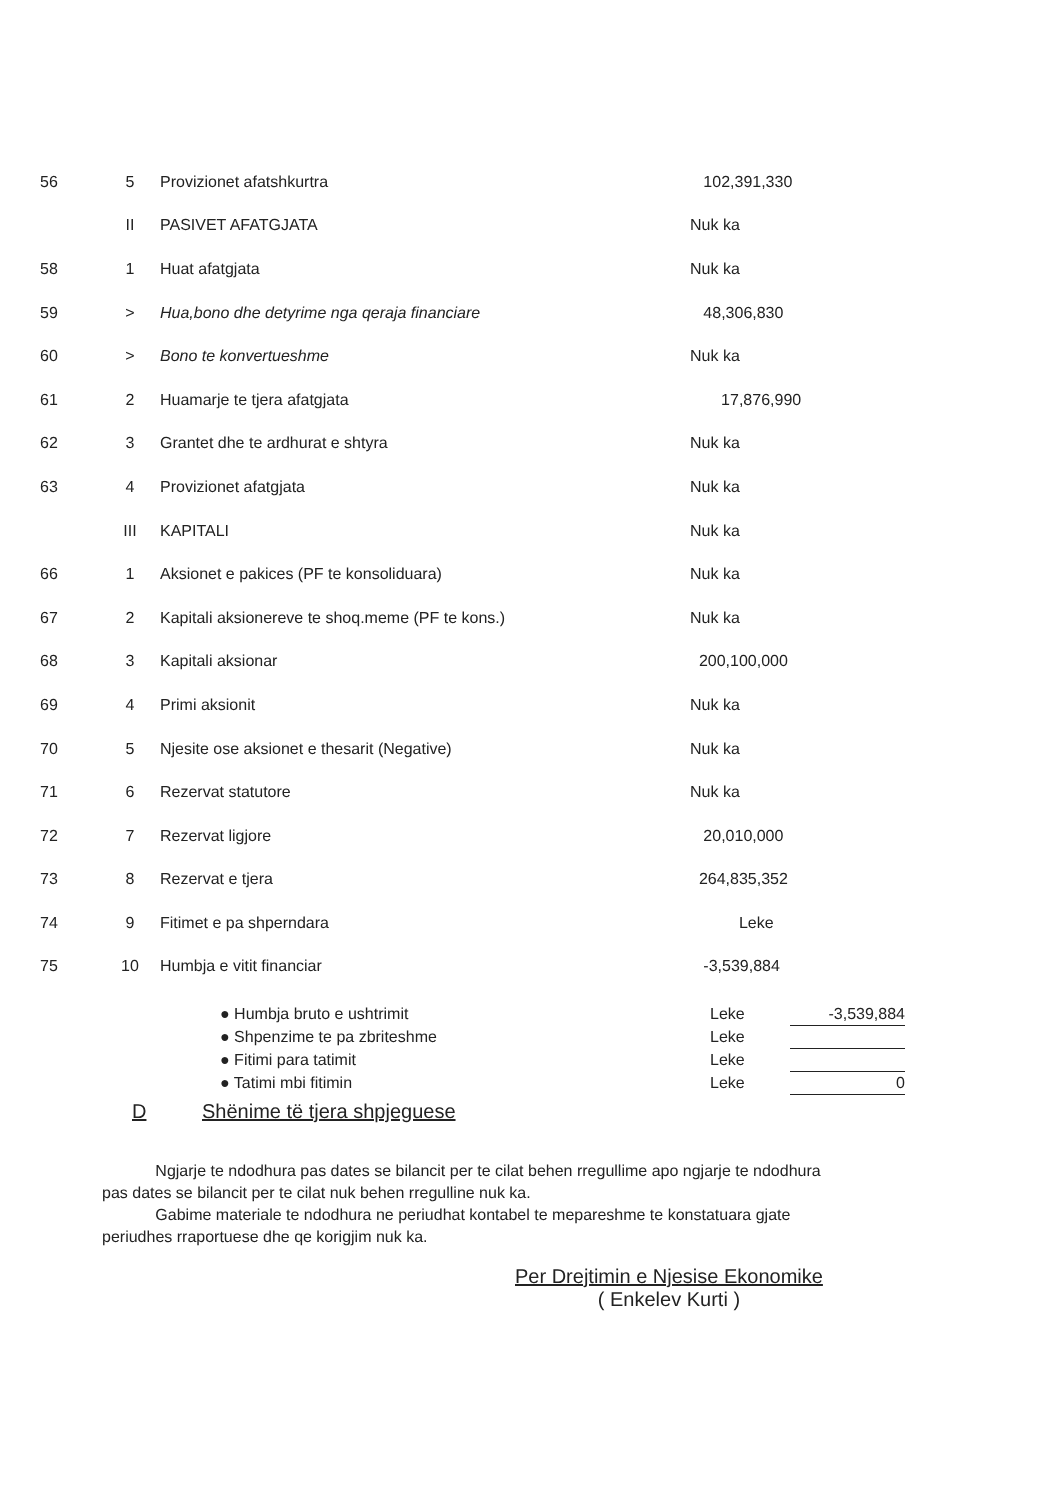| 56 | 5 | Provizionet afatshkurtra | 102,391,330 |
| | II | PASIVET AFATGJATA | Nuk ka |
| 58 | 1 | Huat afatgjata | Nuk ka |
| 59 | > | Hua,bono dhe detyrime nga qeraja financiare | 48,306,830 |
| 60 | > | Bono te konvertueshme | Nuk ka |
| 61 | 2 | Huamarje te tjera afatgjata | 17,876,990 |
| 62 | 3 | Grantet dhe te ardhurat e shtyra | Nuk ka |
| 63 | 4 | Provizionet afatgjata | Nuk ka |
| | III | KAPITALI | Nuk ka |
| 66 | 1 | Aksionet e pakices (PF te konsoliduara) | Nuk ka |
| 67 | 2 | Kapitali aksionereve te shoq.meme (PF te kons.) | Nuk ka |
| 68 | 3 | Kapitali aksionar | 200,100,000 |
| 69 | 4 | Primi aksionit | Nuk ka |
| 70 | 5 | Njesite ose aksionet e thesarit (Negative) | Nuk ka |
| 71 | 6 | Rezervat statutore | Nuk ka |
| 72 | 7 | Rezervat ligjore | 20,010,000 |
| 73 | 8 | Rezervat e tjera | 264,835,352 |
| 74 | 9 | Fitimet e pa shperndara | Leke |
| 75 | 10 | Humbja e vitit financiar | -3,539,884 |
| ● Humbja bruto e ushtrimit | Leke | -3,539,884 |
| ● Shpenzime te pa zbriteshme | Leke | |
| ● Fitimi para tatimit | Leke | |
| ● Tatimi mbi fitimin | Leke | 0 |
D Shënime të tjera shpjeguese
Ngjarje te ndodhura pas dates se bilancit per te cilat behen rregullime apo ngjarje te ndodhura pas dates se bilancit per te cilat nuk behen rregulline nuk ka.
Gabime materiale te ndodhura ne periudhat kontabel te mepareshme te konstatuara gjate periudhes rraportuese dhe qe korigjim nuk ka.
Per Drejtimin e Njesise Ekonomike
( Enkelev Kurti )